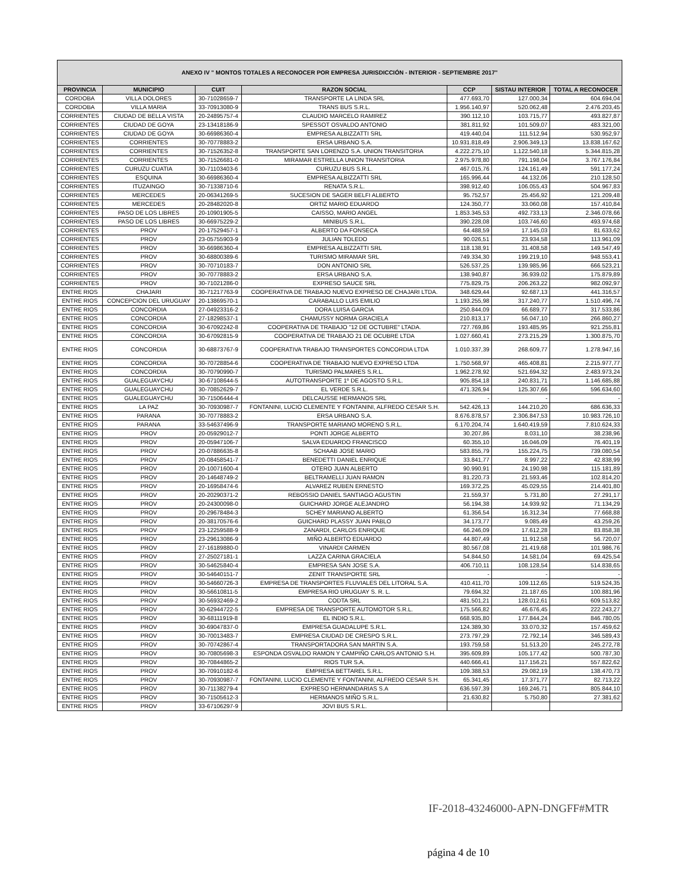| ANEXO IV " MONTOS TOTALES A RECONOCER POR EMPRESA JURISDICCIÓN - INTERIOR - SEPTIEMBRE 2017" | | | | | | |
| --- | --- | --- | --- | --- | --- | --- |
| PROVINCIA | MUNICIPIO | CUIT | RAZON SOCIAL | CCP | SISTAU INTERIOR | TOTAL A RECONOCER |
| CORDOBA | VILLA DOLORES | 30-71028659-7 | TRANSPORTE LA LINDA SRL | 477.693,70 | 127.000,34 | 604.694,04 |
| CORDOBA | VILLA MARIA | 33-70913080-9 | TRANS BUS S.R.L. | 1.956.140,97 | 520.062,48 | 2.476.203,45 |
| CORRIENTES | CIUDAD DE BELLA VISTA | 20-24895757-4 | CLAUDIO MARCELO RAMIREZ | 390.112,10 | 103.715,77 | 493.827,87 |
| CORRIENTES | CIUDAD DE GOYA | 23-13418186-9 | SPESSOT OSVALDO ANTONIO | 381.811,92 | 101.509,07 | 483.321,00 |
| CORRIENTES | CIUDAD DE GOYA | 30-66986360-4 | EMPRESA ALBIZZATTI SRL | 419.440,04 | 111.512,94 | 530.952,97 |
| CORRIENTES | CORRIENTES | 30-70778883-2 | ERSA URBANO S.A. | 10.931.818,49 | 2.906.349,13 | 13.838.167,62 |
| CORRIENTES | CORRIENTES | 30-71526352-8 | TRANSPORTE SAN LORENZO S.A. UNION TRANSITORIA | 4.222.275,10 | 1.122.540,18 | 5.344.815,28 |
| CORRIENTES | CORRIENTES | 30-71526681-0 | MIRAMAR ESTRELLA UNION TRANSITORIA | 2.975.978,80 | 791.198,04 | 3.767.176,84 |
| CORRIENTES | CURUZU CUATIA | 30-71103403-6 | CURUZU BUS S.R.L. | 467.015,76 | 124.161,49 | 591.177,24 |
| CORRIENTES | ESQUINA | 30-66986360-4 | EMPRESA ALBIZZATTI SRL | 165.996,44 | 44.132,06 | 210.128,50 |
| CORRIENTES | ITUZAINGO | 30-71338710-6 | RENATA S.R.L. | 398.912,40 | 106.055,43 | 504.967,83 |
| CORRIENTES | MERCEDES | 20-06341269-5 | SUCESION DE SAGER BELFI ALBERTO | 95.752,57 | 25.456,92 | 121.209,48 |
| CORRIENTES | MERCEDES | 20-28482020-8 | ORTIZ MARIO EDUARDO | 124.350,77 | 33.060,08 | 157.410,84 |
| CORRIENTES | PASO DE LOS LIBRES | 20-10901905-5 | CAISSO, MARIO ANGEL | 1.853.345,53 | 492.733,13 | 2.346.078,66 |
| CORRIENTES | PASO DE LOS LIBRES | 30-66975229-2 | MINIBUS S.R.L. | 390.228,08 | 103.746,60 | 493.974,68 |
| CORRIENTES | PROV | 20-17529457-1 | ALBERTO DA FONSECA | 64.488,59 | 17.145,03 | 81.633,62 |
| CORRIENTES | PROV | 23-05755903-9 | JULIAN TOLEDO | 90.026,51 | 23.934,58 | 113.961,09 |
| CORRIENTES | PROV | 30-66986360-4 | EMPRESA ALBIZZATTI SRL | 118.138,91 | 31.408,58 | 149.547,49 |
| CORRIENTES | PROV | 30-68800389-6 | TURISMO MIRAMAR SRL | 749.334,30 | 199.219,10 | 948.553,41 |
| CORRIENTES | PROV | 30-70710183-7 | DON ANTONIO SRL | 526.537,25 | 139.985,96 | 666.523,21 |
| CORRIENTES | PROV | 30-70778883-2 | ERSA URBANO S.A. | 138.940,87 | 36.939,02 | 175.879,89 |
| CORRIENTES | PROV | 30-71021286-0 | EXPRESO SAUCE SRL | 775.829,75 | 206.263,22 | 982.092,97 |
| ENTRE RIOS | CHAJARI | 30-71217763-9 | COOPERATIVA DE TRABAJO NUEVO EXPRESO DE CHAJARI LTDA. | 348.629,44 | 92.687,13 | 441.316,57 |
| ENTRE RIOS | CONCEPCION DEL URUGUAY | 20-13869570-1 | CARABALLO LUIS EMILIO | 1.193.255,98 | 317.240,77 | 1.510.496,74 |
| ENTRE RIOS | CONCORDIA | 27-04923316-2 | DORA LUISA GARCIA | 250.844,09 | 66.689,77 | 317.533,86 |
| ENTRE RIOS | CONCORDIA | 27-18298537-1 | CHAMUSSY NORMA GRACIELA | 210.813,17 | 56.047,10 | 266.860,27 |
| ENTRE RIOS | CONCORDIA | 30-67092242-8 | COOPERATIVA DE TRABAJO "12 DE OCTUBRE" LTADA. | 727.769,86 | 193.485,95 | 921.255,81 |
| ENTRE RIOS | CONCORDIA | 30-67092815-9 | COOPERATIVA DE TRABAJO 21 DE OCUBRE LTDA | 1.027.660,41 | 273.215,29 | 1.300.875,70 |
| ENTRE RIOS | CONCORDIA | 30-68873767-9 | COOPERATIVA TRABAJO TRANSPORTES CONCORDIA LTDA | 1.010.337,39 | 268.609,77 | 1.278.947,16 |
| ENTRE RIOS | CONCORDIA | 30-70728854-6 | COOPERATIVA DE TRABAJO NUEVO EXPRESO LTDA | 1.750.568,97 | 465.408,81 | 2.215.977,77 |
| ENTRE RIOS | CONCORDIA | 30-70790990-7 | TURISMO PALMARES S.R.L. | 1.962.278,92 | 521.694,32 | 2.483.973,24 |
| ENTRE RIOS | GUALEGUAYCHU | 30-67108644-5 | AUTOTRANSPORTE 1º DE AGOSTO S.R.L. | 905.854,18 | 240.831,71 | 1.146.685,88 |
| ENTRE RIOS | GUALEGUAYCHU | 30-70852629-7 | EL VERDE S.R.L. | 471.326,94 | 125.307,66 | 596.634,60 |
| ENTRE RIOS | GUALEGUAYCHU | 30-71506444-4 | DELCAUSSE HERMANOS SRL | - | - | - |
| ENTRE RIOS | LA PAZ | 30-70930987-7 | FONTANINI, LUCIO CLEMENTE Y FONTANINI, ALFREDO CESAR S.H. | 542.426,13 | 144.210,20 | 686.636,33 |
| ENTRE RIOS | PARANA | 30-70778883-2 | ERSA URBANO S.A. | 8.676.878,57 | 2.306.847,53 | 10.983.726,10 |
| ENTRE RIOS | PARANA | 33-54637496-9 | TRANSPORTE MARIANO MORENO S.R.L. | 6.170.204,74 | 1.640.419,59 | 7.810.624,33 |
| ENTRE RIOS | PROV | 20-05929012-7 | PONTI JORGE ALBERTO | 30.207,86 | 8.031,10 | 38.238,96 |
| ENTRE RIOS | PROV | 20-05947106-7 | SALVA EDUARDO FRANCISCO | 60.355,10 | 16.046,09 | 76.401,19 |
| ENTRE RIOS | PROV | 20-07886635-8 | SCHAAB JOSE MARIO | 583.855,79 | 155.224,75 | 739.080,54 |
| ENTRE RIOS | PROV | 20-08458541-7 | BENEDETTI DANIEL ENRIQUE | 33.841,77 | 8.997,22 | 42.838,99 |
| ENTRE RIOS | PROV | 20-10071600-4 | OTERO JUAN ALBERTO | 90.990,91 | 24.190,98 | 115.181,89 |
| ENTRE RIOS | PROV | 20-14648749-2 | BELTRAMELLI JUAN RAMON | 81.220,73 | 21.593,46 | 102.814,20 |
| ENTRE RIOS | PROV | 20-16958474-6 | ALVAREZ RUBEN ERNESTO | 169.372,25 | 45.029,55 | 214.401,80 |
| ENTRE RIOS | PROV | 20-20290371-2 | REBOSSIO DANIEL SANTIAGO AGUSTIN | 21.559,37 | 5.731,80 | 27.291,17 |
| ENTRE RIOS | PROV | 20-24300098-0 | GUICHARD JORGE ALEJANDRO | 56.194,38 | 14.939,92 | 71.134,29 |
| ENTRE RIOS | PROV | 20-29678484-3 | SCHEY MARIANO ALBERTO | 61.356,54 | 16.312,34 | 77.668,88 |
| ENTRE RIOS | PROV | 20-38170576-6 | GUICHARD PLASSY JUAN PABLO | 34.173,77 | 9.085,49 | 43.259,26 |
| ENTRE RIOS | PROV | 23-12259588-9 | ZANARDI, CARLOS ENRIQUE | 66.246,09 | 17.612,28 | 83.858,38 |
| ENTRE RIOS | PROV | 23-29613086-9 | MIÑO ALBERTO EDUARDO | 44.807,49 | 11.912,58 | 56.720,07 |
| ENTRE RIOS | PROV | 27-16189880-0 | VINARDI CARMEN | 80.567,08 | 21.419,68 | 101.986,76 |
| ENTRE RIOS | PROV | 27-25027181-1 | LAZZA CARINA GRACIELA | 54.844,50 | 14.581,04 | 69.425,54 |
| ENTRE RIOS | PROV | 30-54625840-4 | EMPRESA SAN JOSE S.A. | 406.710,11 | 108.128,54 | 514.838,65 |
| ENTRE RIOS | PROV | 30-54640151-7 | ZENIT TRANSPORTE SRL | - | - | - |
| ENTRE RIOS | PROV | 30-54660726-3 | EMPRESA DE TRANSPORTES FLUVIALES DEL LITORAL S.A. | 410.411,70 | 109.112,65 | 519.524,35 |
| ENTRE RIOS | PROV | 30-56610811-5 | EMPRESA RIO URUGUAY S. R. L. | 79.694,32 | 21.187,65 | 100.881,96 |
| ENTRE RIOS | PROV | 30-56932469-2 | CODTA SRL | 481.501,21 | 128.012,61 | 609.513,82 |
| ENTRE RIOS | PROV | 30-62944722-5 | EMPRESA DE TRANSPORTE AUTOMOTOR S.R.L. | 175.566,82 | 46.676,45 | 222.243,27 |
| ENTRE RIOS | PROV | 30-68111919-8 | EL INDIO S.R.L. | 668.935,80 | 177.844,24 | 846.780,05 |
| ENTRE RIOS | PROV | 30-69047837-0 | EMPRESA GUADALUPE S.R.L. | 124.389,30 | 33.070,32 | 157.459,62 |
| ENTRE RIOS | PROV | 30-70013483-7 | EMPRESA CIUDAD DE CRESPO S.R.L. | 273.797,29 | 72.792,14 | 346.589,43 |
| ENTRE RIOS | PROV | 30-70742867-4 | TRANSPORTADORA SAN MARTIN S.A. | 193.759,58 | 51.513,20 | 245.272,78 |
| ENTRE RIOS | PROV | 30-70805698-3 | ESPONDA OSVALDO RAMON Y CAMPIÑO CARLOS ANTONIO S.H. | 395.609,89 | 105.177,42 | 500.787,30 |
| ENTRE RIOS | PROV | 30-70844865-2 | RIOS TUR S.A. | 440.666,41 | 117.156,21 | 557.822,62 |
| ENTRE RIOS | PROV | 30-70910182-6 | EMPRESA BETTAREL S.R.L. | 109.388,53 | 29.082,19 | 138.470,73 |
| ENTRE RIOS | PROV | 30-70930987-7 | FONTANINI, LUCIO CLEMENTE Y FONTANINI, ALFREDO CESAR S.H. | 65.341,45 | 17.371,77 | 82.713,22 |
| ENTRE RIOS | PROV | 30-71138279-4 | EXPRESO HERNANDARIAS S.A | 636.597,39 | 169.246,71 | 805.844,10 |
| ENTRE RIOS | PROV | 30-71505612-3 | HERMANOS MIÑO S.R.L. | 21.630,82 | 5.750,80 | 27.381,62 |
| ENTRE RIOS | PROV | 33-67106297-9 | JOVI BUS S.R.L. | | | |
IF-2018-43246000-APN-DNGFF#MTR
página 4 de 10